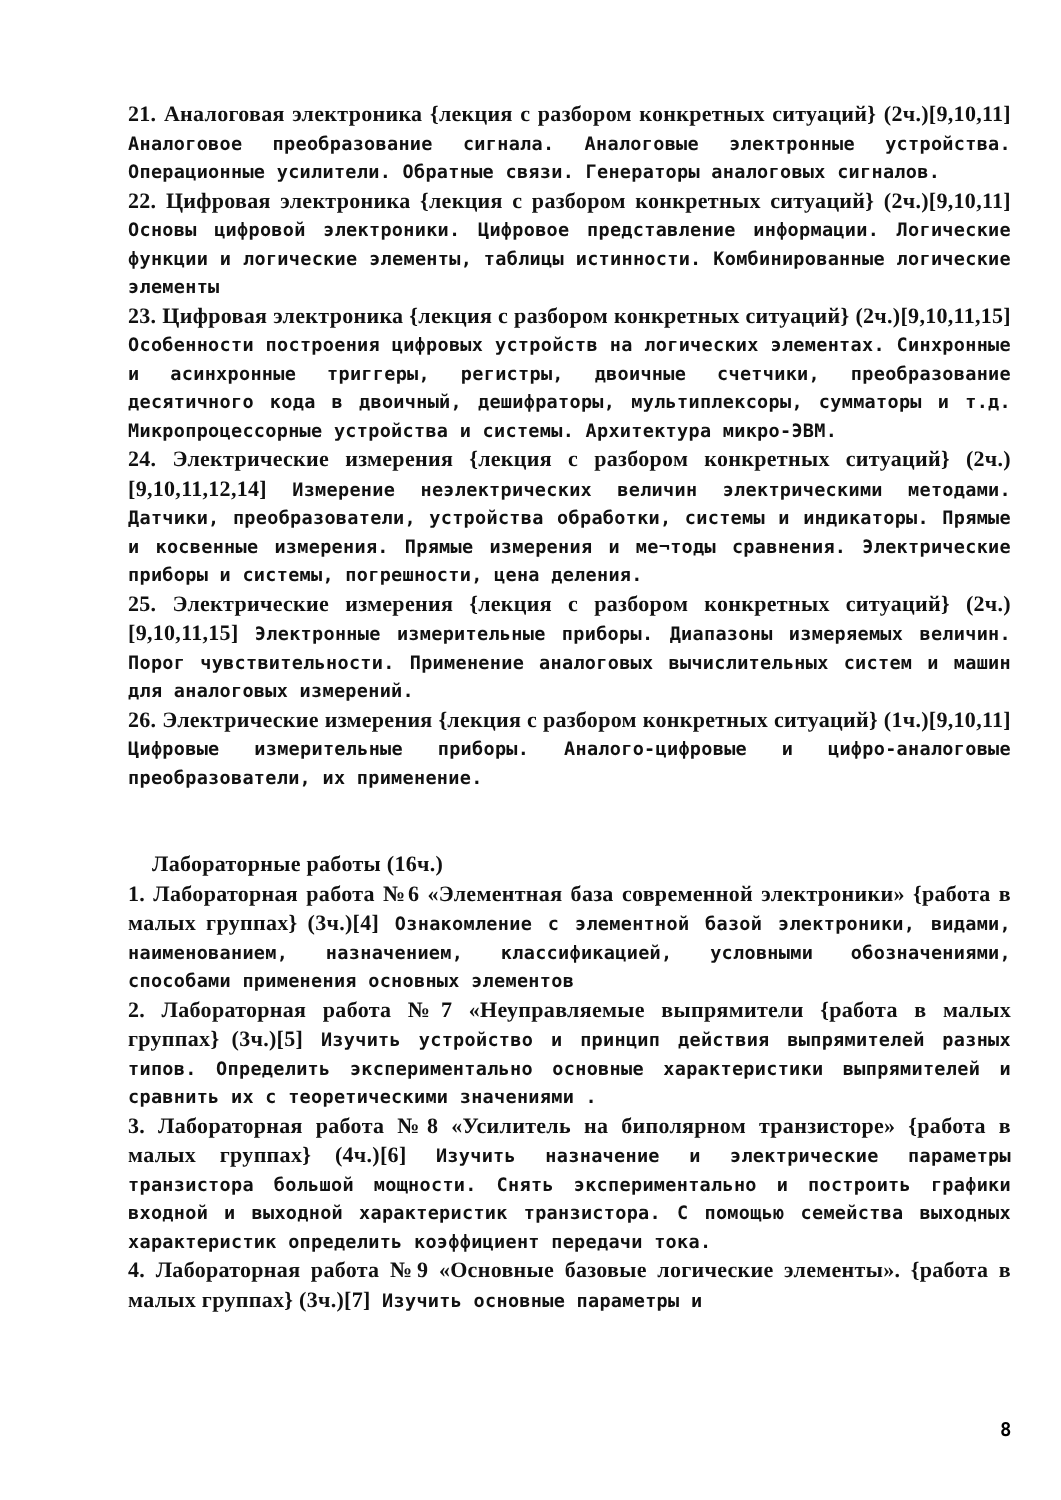21. Аналоговая электроника {лекция с разбором конкретных ситуаций} (2ч.)[9,10,11] Аналоговое преобразование сигнала. Аналоговые электронные устройства. Операционные усилители. Обратные связи. Генераторы аналоговых сигналов.
22. Цифровая электроника {лекция с разбором конкретных ситуаций} (2ч.)[9,10,11] Основы цифровой электроники. Цифровое представление информации. Логические функции и логические элементы, таблицы истинности. Комбинированные логические элементы
23. Цифровая электроника {лекция с разбором конкретных ситуаций} (2ч.)[9,10,11,15] Особенности построения цифровых устройств на логических элементах. Синхронные и асинхронные триггеры, регистры, двоичные счетчики, преобразование десятичного кода в двоичный, дешифраторы, мультиплексоры, сумматоры и т.д. Микропроцессорные устройства и системы. Архитектура микро-ЭВМ.
24. Электрические измерения {лекция с разбором конкретных ситуаций} (2ч.)[9,10,11,12,14] Измерение неэлектрических величин электрическими методами. Датчики, преобразователи, устройства обработки, системы и индикаторы. Прямые и косвенные измерения. Прямые измерения и ме¬тоды сравнения. Электрические приборы и системы, погрешности, цена деления.
25. Электрические измерения {лекция с разбором конкретных ситуаций} (2ч.)[9,10,11,15] Электронные измерительные приборы. Диапазоны измеряемых величин. Порог чувствительности. Применение аналоговых вычислительных систем и машин для аналоговых измерений.
26. Электрические измерения {лекция с разбором конкретных ситуаций} (1ч.)[9,10,11] Цифровые измерительные приборы. Аналого-цифровые и цифро-аналоговые преобразователи, их применение.
Лабораторные работы (16ч.)
1. Лабораторная работа №6 «Элементная база современной электроники» {работа в малых группах} (3ч.)[4] Ознакомление с элементной базой электроники, видами, наименованием, назначением, классификацией, условными обозначениями, способами применения основных элементов
2. Лабораторная работа №7 «Неуправляемые выпрямители {работа в малых группах} (3ч.)[5] Изучить устройство и принцип действия выпрямителей разных типов. Определить экспериментально основные характеристики выпрямителей и сравнить их с теоретическими значениями .
3. Лабораторная работа №8 «Усилитель на биполярном транзисторе» {работа в малых группах} (4ч.)[6] Изучить назначение и электрические параметры транзистора большой мощности. Снять экспериментально и построить графики входной и выходной характеристик транзистора. С помощью семейства выходных характеристик определить коэффициент передачи тока.
4. Лабораторная работа №9 «Основные базовые логические элементы». {работа в малых группах} (3ч.)[7] Изучить основные параметры и
8